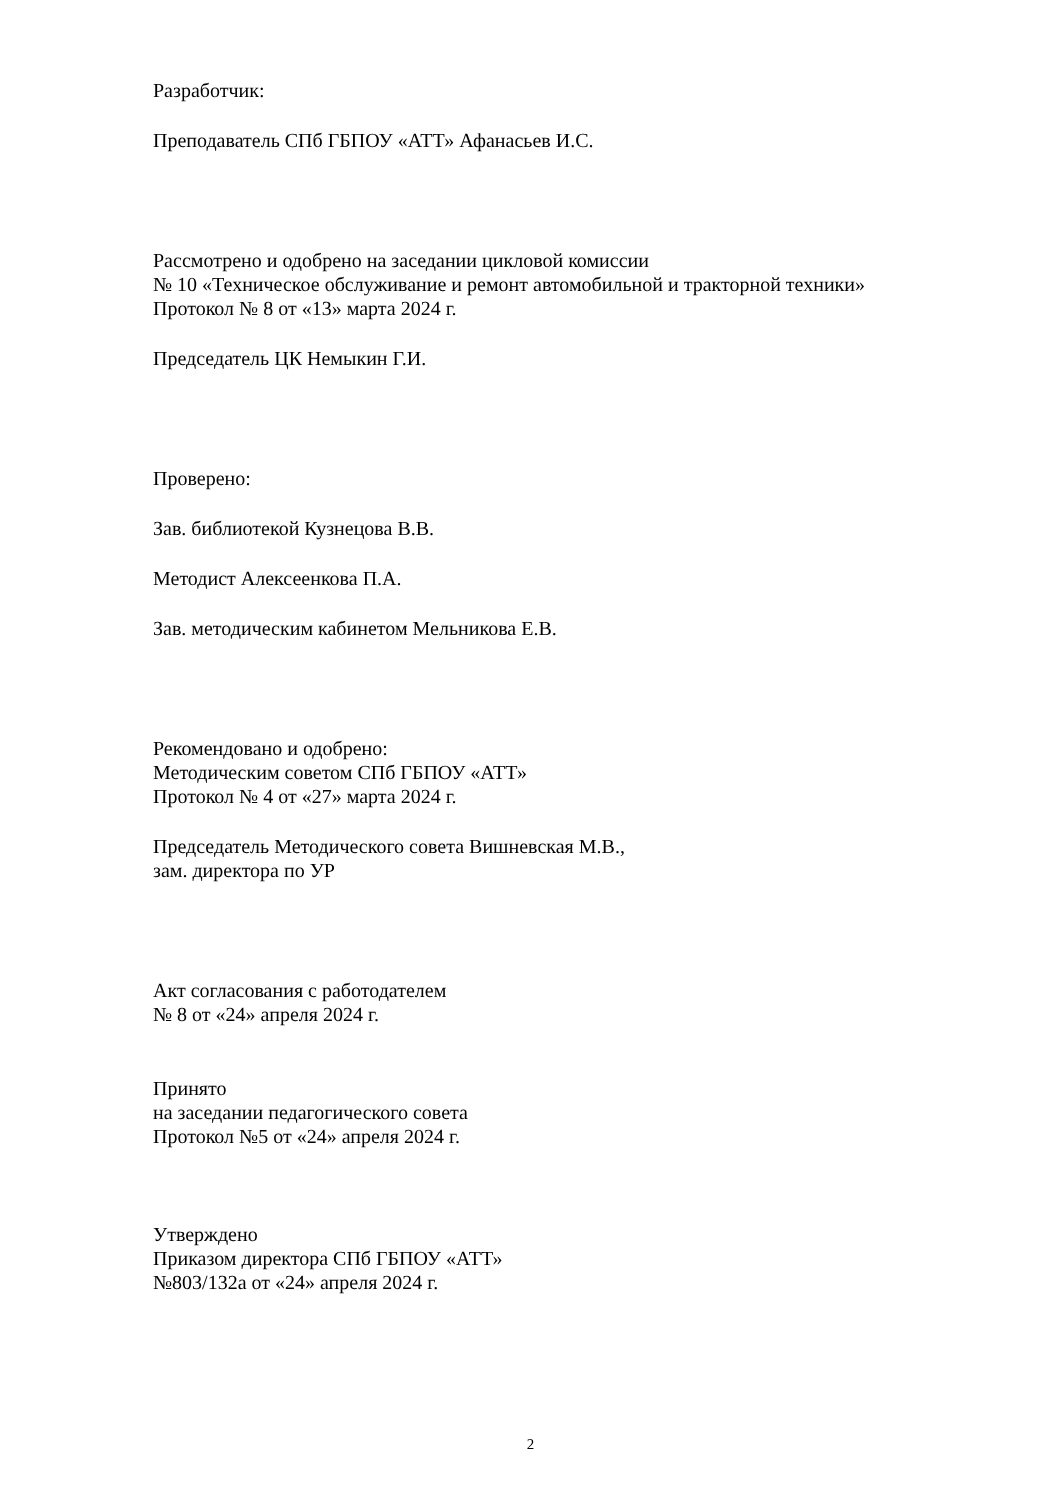Разработчик:
Преподаватель СПб ГБПОУ «АТТ» Афанасьев И.С.
Рассмотрено и одобрено на заседании цикловой комиссии
№ 10 «Техническое обслуживание и ремонт автомобильной и тракторной техники»
Протокол № 8 от «13» марта 2024 г.
Председатель ЦК Немыкин Г.И.
Проверено:
Зав. библиотекой Кузнецова В.В.
Методист Алексеенкова П.А.
Зав. методическим кабинетом Мельникова Е.В.
Рекомендовано и одобрено:
Методическим советом СПб ГБПОУ «АТТ»
Протокол № 4 от «27» марта 2024 г.
Председатель Методического совета Вишневская М.В.,
зам. директора по УР
Акт согласования с работодателем
№ 8 от «24» апреля 2024 г.
Принято
на заседании педагогического совета
Протокол №5 от «24» апреля 2024 г.
Утверждено
Приказом директора СПб ГБПОУ «АТТ»
№803/132а от «24» апреля 2024 г.
2